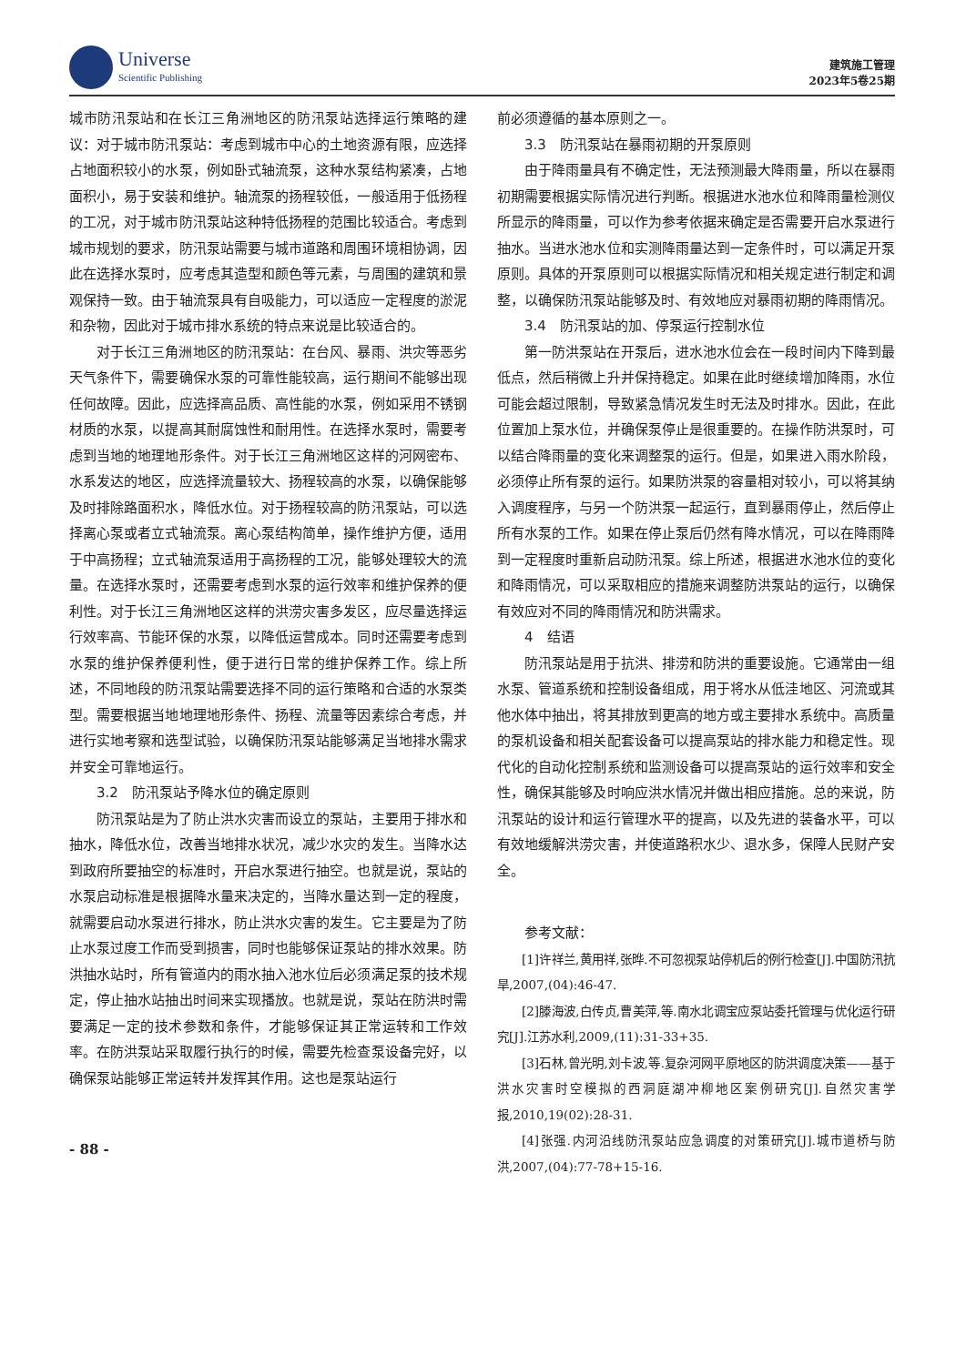Universe
Scientific Publishing
建筑施工管理
2023年5卷25期
城市防汛泵站和在长江三角洲地区的防汛泵站选择运行策略的建议：对于城市防汛泵站：考虑到城市中心的土地资源有限，应选择占地面积较小的水泵，例如卧式轴流泵，这种水泵结构紧凑，占地面积小，易于安装和维护。轴流泵的扬程较低，一般适用于低扬程的工况，对于城市防汛泵站这种特低扬程的范围比较适合。考虑到城市规划的要求，防汛泵站需要与城市道路和周围环境相协调，因此在选择水泵时，应考虑其造型和颜色等元素，与周围的建筑和景观保持一致。由于轴流泵具有自吸能力，可以适应一定程度的淤泥和杂物，因此对于城市排水系统的特点来说是比较适合的。
对于长江三角洲地区的防汛泵站：在台风、暴雨、洪灾等恶劣天气条件下，需要确保水泵的可靠性能较高，运行期间不能够出现任何故障。因此，应选择高品质、高性能的水泵，例如采用不锈钢材质的水泵，以提高其耐腐蚀性和耐用性。在选择水泵时，需要考虑到当地的地理地形条件。对于长江三角洲地区这样的河网密布、水系发达的地区，应选择流量较大、扬程较高的水泵，以确保能够及时排除路面积水，降低水位。对于扬程较高的防汛泵站，可以选择离心泵或者立式轴流泵。离心泵结构简单，操作维护方便，适用于中高扬程；立式轴流泵适用于高扬程的工况，能够处理较大的流量。在选择水泵时，还需要考虑到水泵的运行效率和维护保养的便利性。对于长江三角洲地区这样的洪涝灾害多发区，应尽量选择运行效率高、节能环保的水泵，以降低运营成本。同时还需要考虑到水泵的维护保养便利性，便于进行日常的维护保养工作。综上所述，不同地段的防汛泵站需要选择不同的运行策略和合适的水泵类型。需要根据当地地理地形条件、扬程、流量等因素综合考虑，并进行实地考察和选型试验，以确保防汛泵站能够满足当地排水需求并安全可靠地运行。
3.2　防汛泵站予降水位的确定原则
防汛泵站是为了防止洪水灾害而设立的泵站，主要用于排水和抽水，降低水位，改善当地排水状况，减少水灾的发生。当降水达到政府所要抽空的标准时，开启水泵进行抽空。也就是说，泵站的水泵启动标准是根据降水量来决定的，当降水量达到一定的程度，就需要启动水泵进行排水，防止洪水灾害的发生。它主要是为了防止水泵过度工作而受到损害，同时也能够保证泵站的排水效果。防洪抽水站时，所有管道内的雨水抽入池水位后必须满足泵的技术规定，停止抽水站抽出时间来实现播放。也就是说，泵站在防洪时需要满足一定的技术参数和条件，才能够保证其正常运转和工作效率。在防洪泵站采取履行执行的时候，需要先检查泵设备完好，以确保泵站能够正常运转并发挥其作用。这也是泵站运行
- 88 -
前必须遵循的基本原则之一。
3.3　防汛泵站在暴雨初期的开泵原则
由于降雨量具有不确定性，无法预测最大降雨量，所以在暴雨初期需要根据实际情况进行判断。根据进水池水位和降雨量检测仪所显示的降雨量，可以作为参考依据来确定是否需要开启水泵进行抽水。当进水池水位和实测降雨量达到一定条件时，可以满足开泵原则。具体的开泵原则可以根据实际情况和相关规定进行制定和调整，以确保防汛泵站能够及时、有效地应对暴雨初期的降雨情况。
3.4　防汛泵站的加、停泵运行控制水位
第一防洪泵站在开泵后，进水池水位会在一段时间内下降到最低点，然后稍微上升并保持稳定。如果在此时继续增加降雨，水位可能会超过限制，导致紧急情况发生时无法及时排水。因此，在此位置加上泵水位，并确保泵停止是很重要的。在操作防洪泵时，可以结合降雨量的变化来调整泵的运行。但是，如果进入雨水阶段，必须停止所有泵的运行。如果防洪泵的容量相对较小，可以将其纳入调度程序，与另一个防洪泵一起运行，直到暴雨停止，然后停止所有水泵的工作。如果在停止泵后仍然有降水情况，可以在降雨降到一定程度时重新启动防汛泵。综上所述，根据进水池水位的变化和降雨情况，可以采取相应的措施来调整防洪泵站的运行，以确保有效应对不同的降雨情况和防洪需求。
4　结语
防汛泵站是用于抗洪、排涝和防洪的重要设施。它通常由一组水泵、管道系统和控制设备组成，用于将水从低洼地区、河流或其他水体中抽出，将其排放到更高的地方或主要排水系统中。高质量的泵机设备和相关配套设备可以提高泵站的排水能力和稳定性。现代化的自动化控制系统和监测设备可以提高泵站的运行效率和安全性，确保其能够及时响应洪水情况并做出相应措施。总的来说，防汛泵站的设计和运行管理水平的提高，以及先进的装备水平，可以有效地缓解洪涝灾害，并使道路积水少、退水多，保障人民财产安全。
参考文献：
[1]许祥兰,黄用祥,张晔.不可忽视泵站停机后的例行检查[J].中国防汛抗旱,2007,(04):46-47.
[2]滕海波,白传贞,曹美萍,等.南水北调宝应泵站委托管理与优化运行研究[J].江苏水利,2009,(11):31-33+35.
[3]石林,曾光明,刘卡波,等.复杂河网平原地区的防洪调度决策——基于洪水灾害时空模拟的西洞庭湖冲柳地区案例研究[J].自然灾害学报,2010,19(02):28-31.
[4]张强.内河沿线防汛泵站应急调度的对策研究[J].城市道桥与防洪,2007,(04):77-78+15-16.